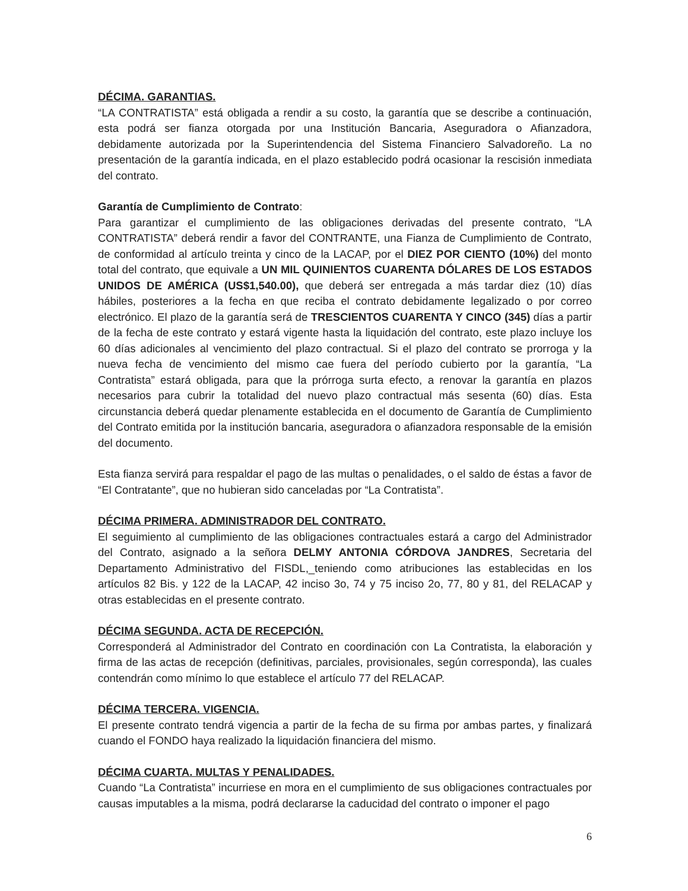DÉCIMA. GARANTIAS.
“LA CONTRATISTA” está obligada a rendir a su costo, la garantía que se describe a continuación, esta podrá ser fianza otorgada por una Institución Bancaria, Aseguradora o Afianzadora, debidamente autorizada por la Superintendencia del Sistema Financiero Salvadoreño. La no presentación de la garantía indicada, en el plazo establecido podrá ocasionar la rescisión inmediata del contrato.
Garantía de Cumplimiento de Contrato:
Para garantizar el cumplimiento de las obligaciones derivadas del presente contrato, “LA CONTRATISTA” deberá rendir a favor del CONTRANTE, una Fianza de Cumplimiento de Contrato, de conformidad al artículo treinta y cinco de la LACAP, por el DIEZ POR CIENTO (10%) del monto total del contrato, que equivale a UN MIL QUINIENTOS CUARENTA DÓLARES DE LOS ESTADOS UNIDOS DE AMÉRICA (US$1,540.00), que deberá ser entregada a más tardar diez (10) días hábiles, posteriores a la fecha en que reciba el contrato debidamente legalizado o por correo electrónico. El plazo de la garantía será de TRESCIENTOS CUARENTA Y CINCO (345) días a partir de la fecha de este contrato y estará vigente hasta la liquidación del contrato, este plazo incluye los 60 días adicionales al vencimiento del plazo contractual. Si el plazo del contrato se prorroga y la nueva fecha de vencimiento del mismo cae fuera del período cubierto por la garantía, “La Contratista” estará obligada, para que la prórroga surta efecto, a renovar la garantía en plazos necesarios para cubrir la totalidad del nuevo plazo contractual más sesenta (60) días. Esta circunstancia deberá quedar plenamente establecida en el documento de Garantía de Cumplimiento del Contrato emitida por la institución bancaria, aseguradora o afianzadora responsable de la emisión del documento.
Esta fianza servirá para respaldar el pago de las multas o penalidades, o el saldo de éstas a favor de “El Contratante”, que no hubieran sido canceladas por “La Contratista”.
DÉCIMA PRIMERA. ADMINISTRADOR DEL CONTRATO.
El seguimiento al cumplimiento de las obligaciones contractuales estará a cargo del Administrador del Contrato, asignado a la señora DELMY ANTONIA CÓRDOVA JANDRES, Secretaria del Departamento Administrativo del FISDL,_teniendo como atribuciones las establecidas en los artículos 82 Bis. y 122 de la LACAP, 42 inciso 3o, 74 y 75 inciso 2o, 77, 80 y 81, del RELACAP y otras establecidas en el presente contrato.
DÉCIMA SEGUNDA. ACTA DE RECEPCIÓN.
Corresponderá al Administrador del Contrato en coordinación con La Contratista, la elaboración y firma de las actas de recepción (definitivas, parciales, provisionales, según corresponda), las cuales contendrán como mínimo lo que establece el artículo 77 del RELACAP.
DÉCIMA TERCERA. VIGENCIA.
El presente contrato tendrá vigencia a partir de la fecha de su firma por ambas partes, y finalizará cuando el FONDO haya realizado la liquidación financiera del mismo.
DÉCIMA CUARTA. MULTAS Y PENALIDADES.
Cuando “La Contratista” incurriese en mora en el cumplimiento de sus obligaciones contractuales por causas imputables a la misma, podrá declararse la caducidad del contrato o imponer el pago
6